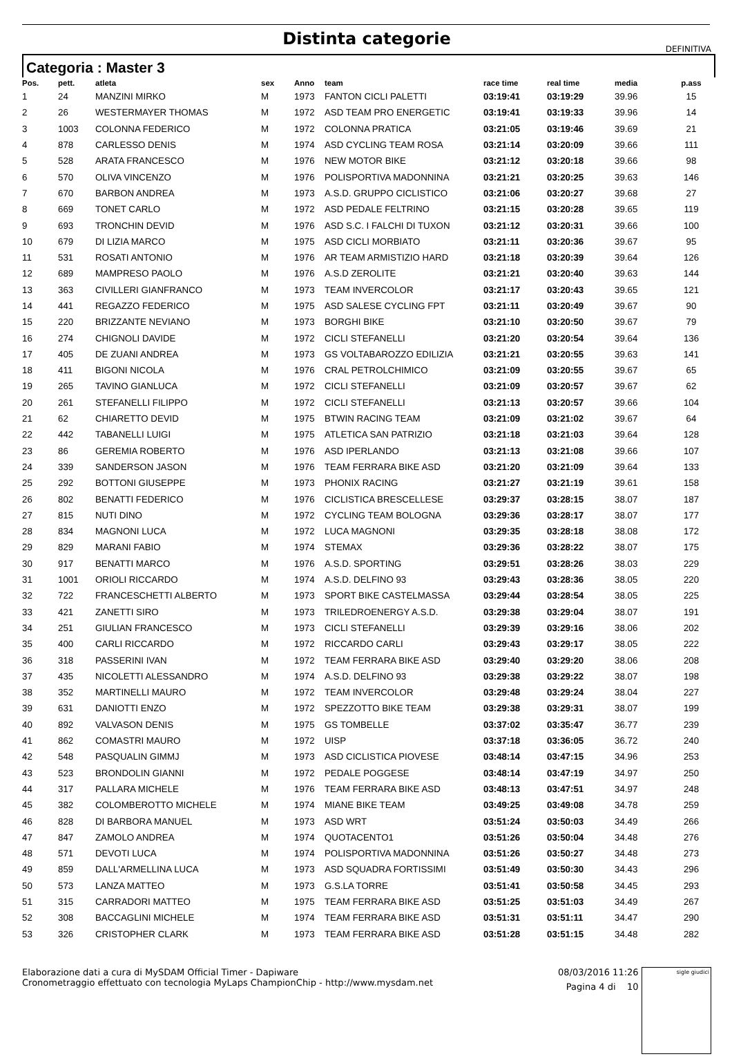Distinta categorie
DEFINITIVA
Categoria : Master 3
| Pos. | pett. | atleta | sex | Anno | team | race time | real time | media | p.ass |
| --- | --- | --- | --- | --- | --- | --- | --- | --- | --- |
| 1 | 24 | MANZINI MIRKO | M | 1973 | FANTON CICLI PALETTI | 03:19:41 | 03:19:29 | 39.96 | 15 |
| 2 | 26 | WESTERMAYER THOMAS | M | 1972 | ASD TEAM PRO ENERGETIC | 03:19:41 | 03:19:33 | 39.96 | 14 |
| 3 | 1003 | COLONNA FEDERICO | M | 1972 | COLONNA PRATICA | 03:21:05 | 03:19:46 | 39.69 | 21 |
| 4 | 878 | CARLESSO DENIS | M | 1974 | ASD CYCLING TEAM ROSA | 03:21:14 | 03:20:09 | 39.66 | 111 |
| 5 | 528 | ARATA FRANCESCO | M | 1976 | NEW MOTOR BIKE | 03:21:12 | 03:20:18 | 39.66 | 98 |
| 6 | 570 | OLIVA VINCENZO | M | 1976 | POLISPORTIVA MADONNINA | 03:21:21 | 03:20:25 | 39.63 | 146 |
| 7 | 670 | BARBON ANDREA | M | 1973 | A.S.D. GRUPPO CICLISTICO | 03:21:06 | 03:20:27 | 39.68 | 27 |
| 8 | 669 | TONET CARLO | M | 1972 | ASD PEDALE FELTRINO | 03:21:15 | 03:20:28 | 39.65 | 119 |
| 9 | 693 | TRONCHIN DEVID | M | 1976 | ASD S.C. I FALCHI DI TUXON | 03:21:12 | 03:20:31 | 39.66 | 100 |
| 10 | 679 | DI LIZIA MARCO | M | 1975 | ASD CICLI MORBIATO | 03:21:11 | 03:20:36 | 39.67 | 95 |
| 11 | 531 | ROSATI ANTONIO | M | 1976 | AR TEAM ARMISTIZIO HARD | 03:21:18 | 03:20:39 | 39.64 | 126 |
| 12 | 689 | MAMPRESO PAOLO | M | 1976 | A.S.D ZEROLITE | 03:21:21 | 03:20:40 | 39.63 | 144 |
| 13 | 363 | CIVILLERI GIANFRANCO | M | 1973 | TEAM INVERCOLOR | 03:21:17 | 03:20:43 | 39.65 | 121 |
| 14 | 441 | REGAZZO FEDERICO | M | 1975 | ASD SALESE CYCLING FPT | 03:21:11 | 03:20:49 | 39.67 | 90 |
| 15 | 220 | BRIZZANTE NEVIANO | M | 1973 | BORGHI BIKE | 03:21:10 | 03:20:50 | 39.67 | 79 |
| 16 | 274 | CHIGNOLI DAVIDE | M | 1972 | CICLI STEFANELLI | 03:21:20 | 03:20:54 | 39.64 | 136 |
| 17 | 405 | DE ZUANI ANDREA | M | 1973 | GS VOLTABAROZZO EDILIZIA | 03:21:21 | 03:20:55 | 39.63 | 141 |
| 18 | 411 | BIGONI NICOLA | M | 1976 | CRAL PETROLCHIMICO | 03:21:09 | 03:20:55 | 39.67 | 65 |
| 19 | 265 | TAVINO GIANLUCA | M | 1972 | CICLI STEFANELLI | 03:21:09 | 03:20:57 | 39.67 | 62 |
| 20 | 261 | STEFANELLI FILIPPO | M | 1972 | CICLI STEFANELLI | 03:21:13 | 03:20:57 | 39.66 | 104 |
| 21 | 62 | CHIARETTO DEVID | M | 1975 | BTWIN RACING TEAM | 03:21:09 | 03:21:02 | 39.67 | 64 |
| 22 | 442 | TABANELLI LUIGI | M | 1975 | ATLETICA SAN PATRIZIO | 03:21:18 | 03:21:03 | 39.64 | 128 |
| 23 | 86 | GEREMIA ROBERTO | M | 1976 | ASD IPERLANDO | 03:21:13 | 03:21:08 | 39.66 | 107 |
| 24 | 339 | SANDERSON JASON | M | 1976 | TEAM FERRARA BIKE ASD | 03:21:20 | 03:21:09 | 39.64 | 133 |
| 25 | 292 | BOTTONI GIUSEPPE | M | 1973 | PHONIX RACING | 03:21:27 | 03:21:19 | 39.61 | 158 |
| 26 | 802 | BENATTI FEDERICO | M | 1976 | CICLISTICA BRESCELLESE | 03:29:37 | 03:28:15 | 38.07 | 187 |
| 27 | 815 | NUTI DINO | M | 1972 | CYCLING TEAM BOLOGNA | 03:29:36 | 03:28:17 | 38.07 | 177 |
| 28 | 834 | MAGNONI LUCA | M | 1972 | LUCA MAGNONI | 03:29:35 | 03:28:18 | 38.08 | 172 |
| 29 | 829 | MARANI FABIO | M | 1974 | STEMAX | 03:29:36 | 03:28:22 | 38.07 | 175 |
| 30 | 917 | BENATTI MARCO | M | 1976 | A.S.D. SPORTING | 03:29:51 | 03:28:26 | 38.03 | 229 |
| 31 | 1001 | ORIOLI RICCARDO | M | 1974 | A.S.D. DELFINO 93 | 03:29:43 | 03:28:36 | 38.05 | 220 |
| 32 | 722 | FRANCESCHETTI ALBERTO | M | 1973 | SPORT BIKE CASTELMASSA | 03:29:44 | 03:28:54 | 38.05 | 225 |
| 33 | 421 | ZANETTI SIRO | M | 1973 | TRILEDROENERGY A.S.D. | 03:29:38 | 03:29:04 | 38.07 | 191 |
| 34 | 251 | GIULIAN FRANCESCO | M | 1973 | CICLI STEFANELLI | 03:29:39 | 03:29:16 | 38.06 | 202 |
| 35 | 400 | CARLI RICCARDO | M | 1972 | RICCARDO CARLI | 03:29:43 | 03:29:17 | 38.05 | 222 |
| 36 | 318 | PASSERINI IVAN | M | 1972 | TEAM FERRARA BIKE ASD | 03:29:40 | 03:29:20 | 38.06 | 208 |
| 37 | 435 | NICOLETTI ALESSANDRO | M | 1974 | A.S.D. DELFINO 93 | 03:29:38 | 03:29:22 | 38.07 | 198 |
| 38 | 352 | MARTINELLI MAURO | M | 1972 | TEAM INVERCOLOR | 03:29:48 | 03:29:24 | 38.04 | 227 |
| 39 | 631 | DANIOTTI ENZO | M | 1972 | SPEZZOTTO BIKE TEAM | 03:29:38 | 03:29:31 | 38.07 | 199 |
| 40 | 892 | VALVASON DENIS | M | 1975 | GS TOMBELLE | 03:37:02 | 03:35:47 | 36.77 | 239 |
| 41 | 862 | COMASTRI MAURO | M | 1972 | UISP | 03:37:18 | 03:36:05 | 36.72 | 240 |
| 42 | 548 | PASQUALIN GIMMJ | M | 1973 | ASD CICLISTICA PIOVESE | 03:48:14 | 03:47:15 | 34.96 | 253 |
| 43 | 523 | BRONDOLIN GIANNI | M | 1972 | PEDALE POGGESE | 03:48:14 | 03:47:19 | 34.97 | 250 |
| 44 | 317 | PALLARA MICHELE | M | 1976 | TEAM FERRARA BIKE ASD | 03:48:13 | 03:47:51 | 34.97 | 248 |
| 45 | 382 | COLOMBEROTTO MICHELE | M | 1974 | MIANE BIKE TEAM | 03:49:25 | 03:49:08 | 34.78 | 259 |
| 46 | 828 | DI BARBORA MANUEL | M | 1973 | ASD WRT | 03:51:24 | 03:50:03 | 34.49 | 266 |
| 47 | 847 | ZAMOLO ANDREA | M | 1974 | QUOTACENTO1 | 03:51:26 | 03:50:04 | 34.48 | 276 |
| 48 | 571 | DEVOTI LUCA | M | 1974 | POLISPORTIVA MADONNINA | 03:51:26 | 03:50:27 | 34.48 | 273 |
| 49 | 859 | DALL'ARMELLINA LUCA | M | 1973 | ASD SQUADRA FORTISSIMI | 03:51:49 | 03:50:30 | 34.43 | 296 |
| 50 | 573 | LANZA MATTEO | M | 1973 | G.S.LA TORRE | 03:51:41 | 03:50:58 | 34.45 | 293 |
| 51 | 315 | CARRADORI MATTEO | M | 1975 | TEAM FERRARA BIKE ASD | 03:51:25 | 03:51:03 | 34.49 | 267 |
| 52 | 308 | BACCAGLINI MICHELE | M | 1974 | TEAM FERRARA BIKE ASD | 03:51:31 | 03:51:11 | 34.47 | 290 |
| 53 | 326 | CRISTOPHER CLARK | M | 1973 | TEAM FERRARA BIKE ASD | 03:51:28 | 03:51:15 | 34.48 | 282 |
Elaborazione dati a cura di MySDAM Official Timer - Dapiware
Cronometraggio effettuato con tecnologia MyLaps ChampionChip - http://www.mysdam.net
08/03/2016 11:26
Pagina 4 di 10
sigle giudici